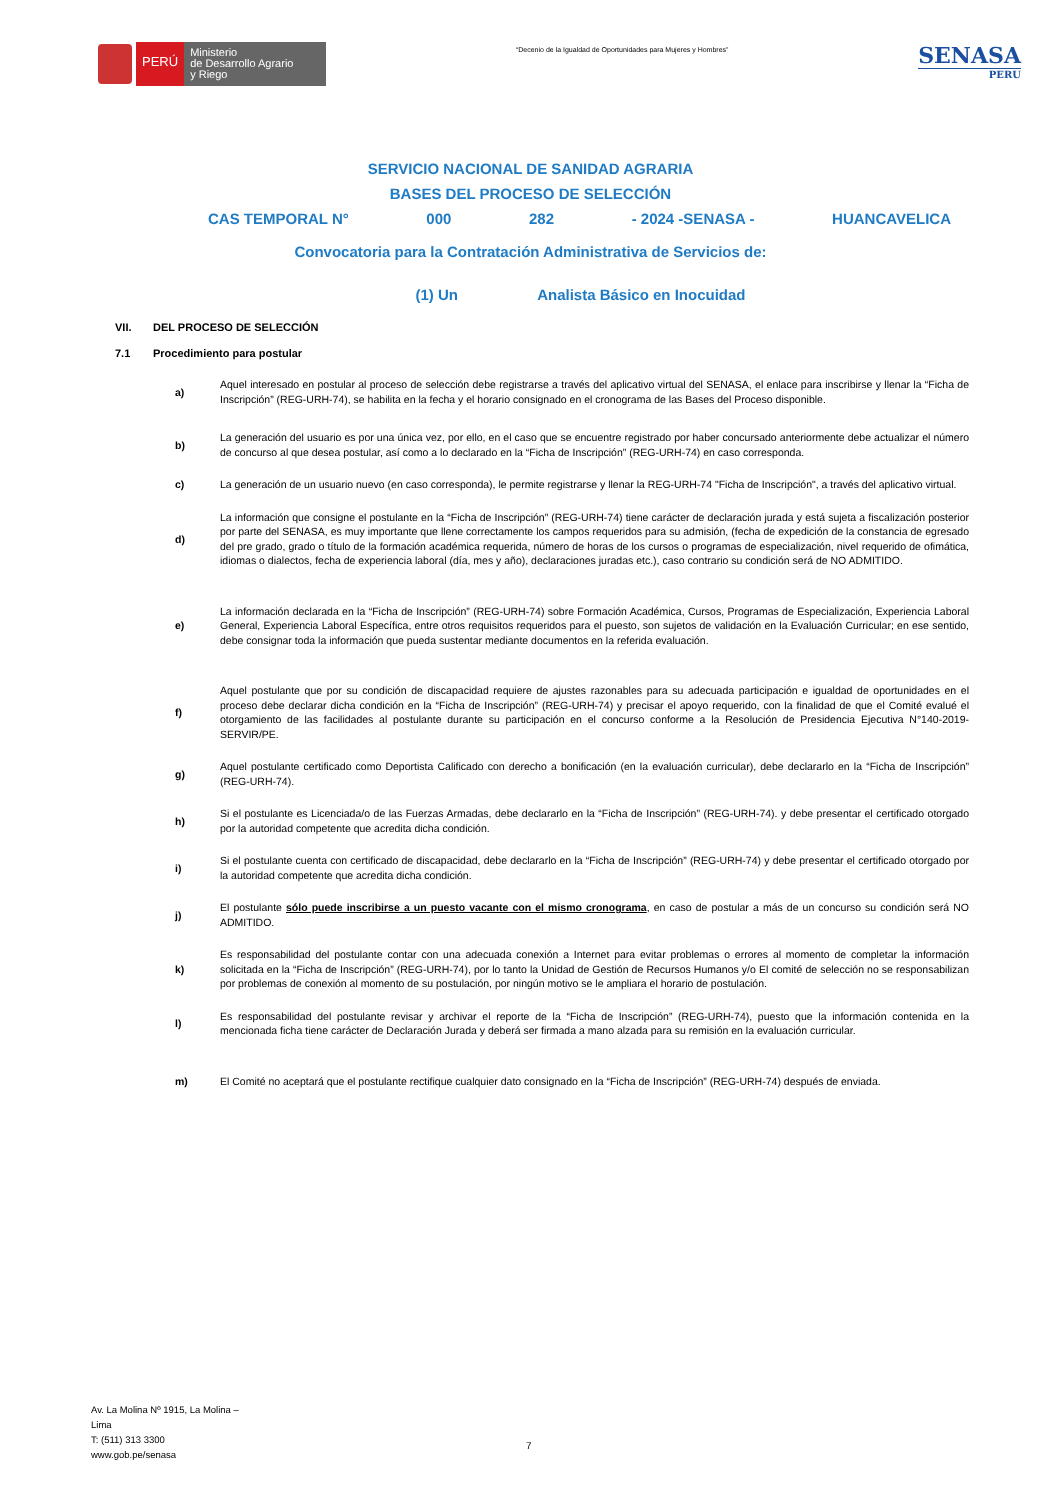PERÚ
Ministerio
de Desarrollo Agrario
y Riego
“Decenio de la Igualdad de Oportunidades para Mujeres y Hombres”
SENASA
PERU
SERVICIO NACIONAL DE SANIDAD AGRARIA
BASES DEL PROCESO DE SELECCIÓN
CAS TEMPORAL N° 000 282 - 2024 -SENASA - HUANCAVELICA
Convocatoria para la Contratación Administrativa de Servicios de:
(1) Un Analista Básico en Inocuidad
VII. DEL PROCESO DE SELECCIÓN
7.1 Procedimiento para postular
a)
Aquel interesado en postular al proceso de selección debe registrarse a través del aplicativo virtual del SENASA, el enlace para inscribirse y llenar la “Ficha de Inscripción” (REG-URH-74), se habilita en la fecha y el horario consignado en el cronograma de las Bases del Proceso disponible.
b)
La generación del usuario es por una única vez, por ello, en el caso que se encuentre registrado por haber concursado anteriormente debe actualizar el número de concurso al que desea postular, así como a lo declarado en la “Ficha de Inscripción” (REG-URH-74) en caso corresponda.
c)
La generación de un usuario nuevo (en caso corresponda), le permite registrarse y llenar la REG-URH-74 "Ficha de Inscripción", a través del aplicativo virtual.
d)
La información que consigne el postulante en la “Ficha de Inscripción” (REG-URH-74) tiene carácter de declaración jurada y está sujeta a fiscalización posterior por parte del SENASA, es muy importante que llene correctamente los campos requeridos para su admisión, (fecha de expedición de la constancia de egresado del pre grado, grado o título de la formación académica requerida, número de horas de los cursos o programas de especialización, nivel requerido de ofimática, idiomas o dialectos, fecha de experiencia laboral (día, mes y año), declaraciones juradas etc.), caso contrario su condición será de NO ADMITIDO.
e)
La información declarada en la “Ficha de Inscripción” (REG-URH-74) sobre Formación Académica, Cursos, Programas de Especialización, Experiencia Laboral General, Experiencia Laboral Específica, entre otros requisitos requeridos para el puesto, son sujetos de validación en la Evaluación Curricular; en ese sentido, debe consignar toda la información que pueda sustentar mediante documentos en la referida evaluación.
f)
Aquel postulante que por su condición de discapacidad requiere de ajustes razonables para su adecuada participación e igualdad de oportunidades en el proceso debe declarar dicha condición en la “Ficha de Inscripción” (REG-URH-74) y precisar el apoyo requerido, con la finalidad de que el Comité evalué el otorgamiento de las facilidades al postulante durante su participación en el concurso conforme a la Resolución de Presidencia Ejecutiva N°140-2019-SERVIR/PE.
g)
Aquel postulante certificado como Deportista Calificado con derecho a bonificación (en la evaluación curricular), debe declararlo en la “Ficha de Inscripción” (REG-URH-74).
h)
Si el postulante es Licenciada/o de las Fuerzas Armadas, debe declararlo en la “Ficha de Inscripción” (REG-URH-74). y debe presentar el certificado otorgado por la autoridad competente que acredita dicha condición.
i)
Si el postulante cuenta con certificado de discapacidad, debe declararlo en la “Ficha de Inscripción” (REG-URH-74) y debe presentar el certificado otorgado por la autoridad competente que acredita dicha condición.
j)
El postulante sólo puede inscribirse a un puesto vacante con el mismo cronograma, en caso de postular a más de un concurso su condición será NO ADMITIDO.
k)
Es responsabilidad del postulante contar con una adecuada conexión a Internet para evitar problemas o errores al momento de completar la información solicitada en la “Ficha de Inscripción” (REG-URH-74), por lo tanto la Unidad de Gestión de Recursos Humanos y/o El comité de selección no se responsabilizan por problemas de conexión al momento de su postulación, por ningún motivo se le ampliara el horario de postulación.
l)
Es responsabilidad del postulante revisar y archivar el reporte de la “Ficha de Inscripción” (REG-URH-74), puesto que la información contenida en la mencionada ficha tiene carácter de Declaración Jurada y deberá ser firmada a mano alzada para su remisión en la evaluación curricular.
m)
El Comité no aceptará que el postulante rectifique cualquier dato consignado en la “Ficha de Inscripción” (REG-URH-74) después de enviada.
Av. La Molina Nº 1915, La Molina –
Lima
T: (511) 313 3300
www.gob.pe/senasa
7